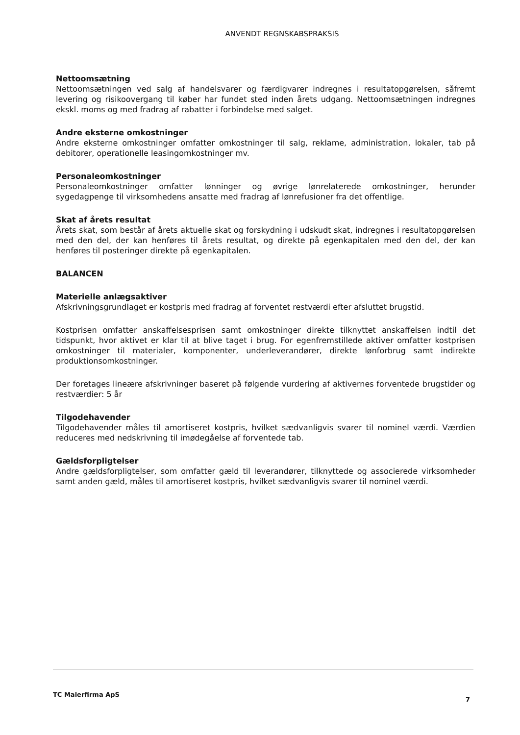ANVENDT REGNSKABSPRAKSIS
Nettoomsætning
Nettoomsætningen ved salg af handelsvarer og færdigvarer indregnes i resultatopgørelsen, såfremt levering og risikoovergang til køber har fundet sted inden årets udgang. Nettoomsætningen indregnes ekskl. moms og med fradrag af rabatter i forbindelse med salget.
Andre eksterne omkostninger
Andre eksterne omkostninger omfatter omkostninger til salg, reklame, administration, lokaler, tab på debitorer, operationelle leasingomkostninger mv.
Personaleomkostninger
Personaleomkostninger omfatter lønninger og øvrige lønrelaterede omkostninger, herunder sygedagpenge til virksomhedens ansatte med fradrag af lønrefusioner fra det offentlige.
Skat af årets resultat
Årets skat, som består af årets aktuelle skat og forskydning i udskudt skat, indregnes i resultatopgørelsen med den del, der kan henføres til årets resultat, og direkte på egenkapitalen med den del, der kan henføres til posteringer direkte på egenkapitalen.
BALANCEN
Materielle anlægsaktiver
Afskrivningsgrundlaget er kostpris med fradrag af forventet restværdi efter afsluttet brugstid.
Kostprisen omfatter anskaffelsesprisen samt omkostninger direkte tilknyttet anskaffelsen indtil det tidspunkt, hvor aktivet er klar til at blive taget i brug. For egenfremstillede aktiver omfatter kostprisen omkostninger til materialer, komponenter, underleverandører, direkte lønforbrug samt indirekte produktionsomkostninger.
Der foretages lineære afskrivninger baseret på følgende vurdering af aktivernes forventede brugstider og restværdier: 5 år
Tilgodehavender
Tilgodehavender måles til amortiseret kostpris, hvilket sædvanligvis svarer til nominel værdi. Værdien reduceres med nedskrivning til imødegåelse af forventede tab.
Gældsforpligtelser
Andre gældsforpligtelser, som omfatter gæld til leverandører, tilknyttede og associerede virksomheder samt anden gæld, måles til amortiseret kostpris, hvilket sædvanligvis svarer til nominel værdi.
TC Malerfirma ApS
7